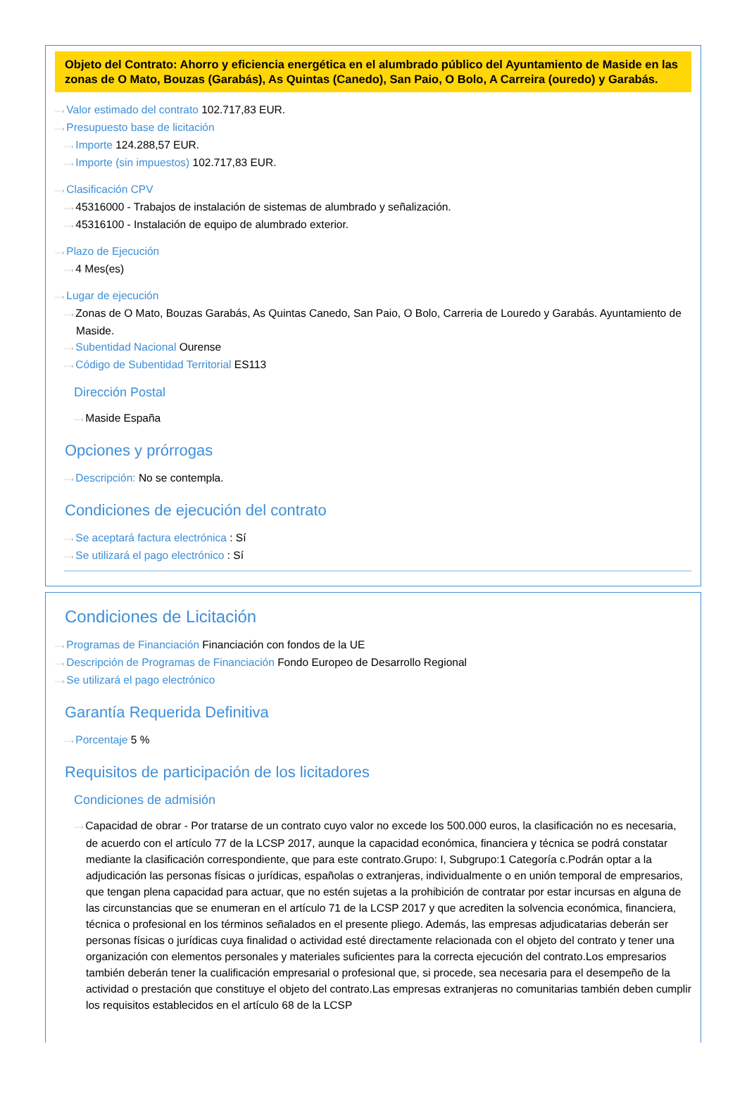Objeto del Contrato: Ahorro y eficiencia energética en el alumbrado público del Ayuntamiento de Maside en las zonas de O Mato, Bouzas (Garabás), As Quintas (Canedo), San Paio, O Bolo, A Carreira (ouredo) y Garabás.
···› Valor estimado del contrato 102.717,83 EUR.
···› Presupuesto base de licitación
···› Importe 124.288,57 EUR.
···› Importe (sin impuestos) 102.717,83 EUR.
···› Clasificación CPV
···› 45316000 - Trabajos de instalación de sistemas de alumbrado y señalización.
···› 45316100 - Instalación de equipo de alumbrado exterior.
···› Plazo de Ejecución
···› 4 Mes(es)
···› Lugar de ejecución
···› Zonas de O Mato, Bouzas Garabás, As Quintas Canedo, San Paio, O Bolo, Carreria de Louredo y Garabás. Ayuntamiento de Maside.
···› Subentidad Nacional Ourense
···› Código de Subentidad Territorial ES113
Dirección Postal
···› Maside España
Opciones y prórrogas
···› Descripción: No se contempla.
Condiciones de ejecución del contrato
···› Se aceptará factura electrónica : Sí
···› Se utilizará el pago electrónico : Sí
Condiciones de Licitación
···› Programas de Financiación Financiación con fondos de la UE
···› Descripción de Programas de Financiación Fondo Europeo de Desarrollo Regional
···› Se utilizará el pago electrónico
Garantía Requerida Definitiva
···› Porcentaje 5 %
Requisitos de participación de los licitadores
Condiciones de admisión
···› Capacidad de obrar - Por tratarse de un contrato cuyo valor no excede los 500.000 euros, la clasificación no es necesaria, de acuerdo con el artículo 77 de la LCSP 2017, aunque la capacidad económica, financiera y técnica se podrá constatar mediante la clasificación correspondiente, que para este contrato.Grupo: I, Subgrupo:1 Categoría c.Podrán optar a la adjudicación las personas físicas o jurídicas, españolas o extranjeras, individualmente o en unión temporal de empresarios, que tengan plena capacidad para actuar, que no estén sujetas a la prohibición de contratar por estar incursas en alguna de las circunstancias que se enumeran en el artículo 71 de la LCSP 2017 y que acrediten la solvencia económica, financiera, técnica o profesional en los términos señalados en el presente pliego. Además, las empresas adjudicatarias deberán ser personas físicas o jurídicas cuya finalidad o actividad esté directamente relacionada con el objeto del contrato y tener una organización con elementos personales y materiales suficientes para la correcta ejecución del contrato.Los empresarios también deberán tener la cualificación empresarial o profesional que, si procede, sea necesaria para el desempeño de la actividad o prestación que constituye el objeto del contrato.Las empresas extranjeras no comunitarias también deben cumplir los requisitos establecidos en el artículo 68 de la LCSP